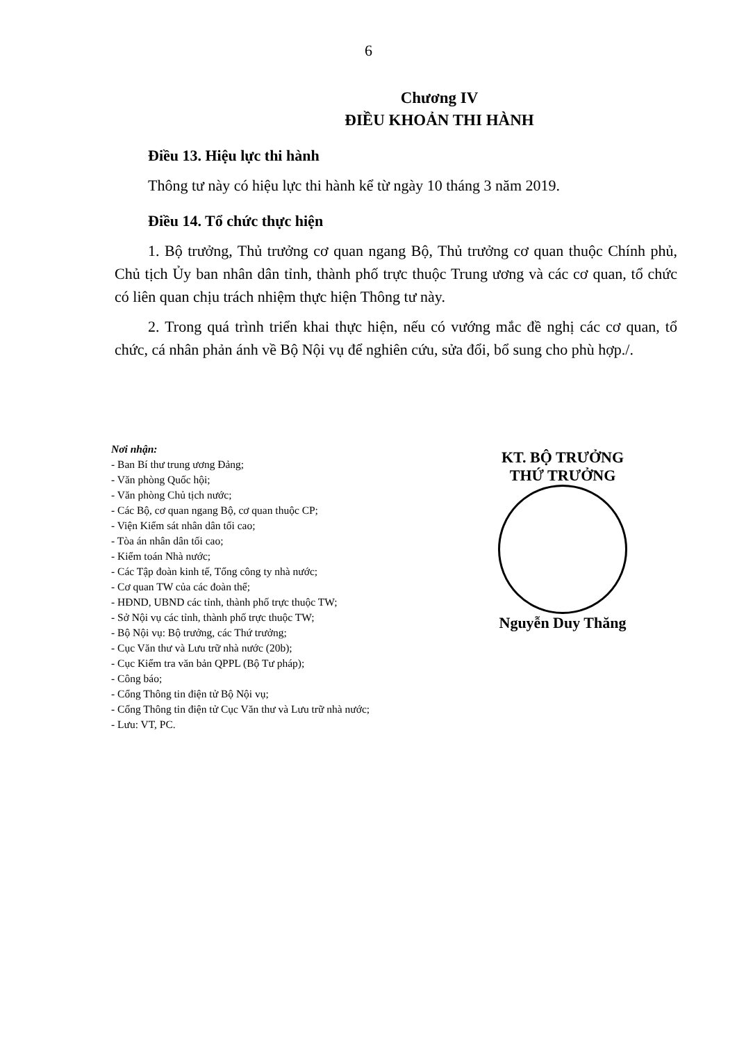6
Chương IV
ĐIỀU KHOẢN THI HÀNH
Điều 13. Hiệu lực thi hành
Thông tư này có hiệu lực thi hành kể từ ngày 10 tháng 3 năm 2019.
Điều 14. Tổ chức thực hiện
1. Bộ trưởng, Thủ trưởng cơ quan ngang Bộ, Thủ trưởng cơ quan thuộc Chính phủ, Chủ tịch Ủy ban nhân dân tỉnh, thành phố trực thuộc Trung ương và các cơ quan, tổ chức có liên quan chịu trách nhiệm thực hiện Thông tư này.
2. Trong quá trình triển khai thực hiện, nếu có vướng mắc đề nghị các cơ quan, tổ chức, cá nhân phản ánh về Bộ Nội vụ để nghiên cứu, sửa đổi, bổ sung cho phù hợp./.
Nơi nhận:
- Ban Bí thư trung ương Đảng;
- Văn phòng Quốc hội;
- Văn phòng Chủ tịch nước;
- Các Bộ, cơ quan ngang Bộ, cơ quan thuộc CP;
- Viện Kiểm sát nhân dân tối cao;
- Tòa án nhân dân tối cao;
- Kiểm toán Nhà nước;
- Các Tập đoàn kinh tế, Tổng công ty nhà nước;
- Cơ quan TW của các đoàn thể;
- HĐND, UBND các tỉnh, thành phố trực thuộc TW;
- Sở Nội vụ các tỉnh, thành phố trực thuộc TW;
- Bộ Nội vụ: Bộ trưởng, các Thứ trưởng;
- Cục Văn thư và Lưu trữ nhà nước (20b);
- Cục Kiểm tra văn bản QPPL (Bộ Tư pháp);
- Công báo;
- Cổng Thông tin điện tử Bộ Nội vụ;
- Cổng Thông tin điện tử Cục Văn thư và Lưu trữ nhà nước;
- Lưu: VT, PC.
KT. BỘ TRƯỞNG
THỨ TRƯỞNG
Nguyễn Duy Thăng